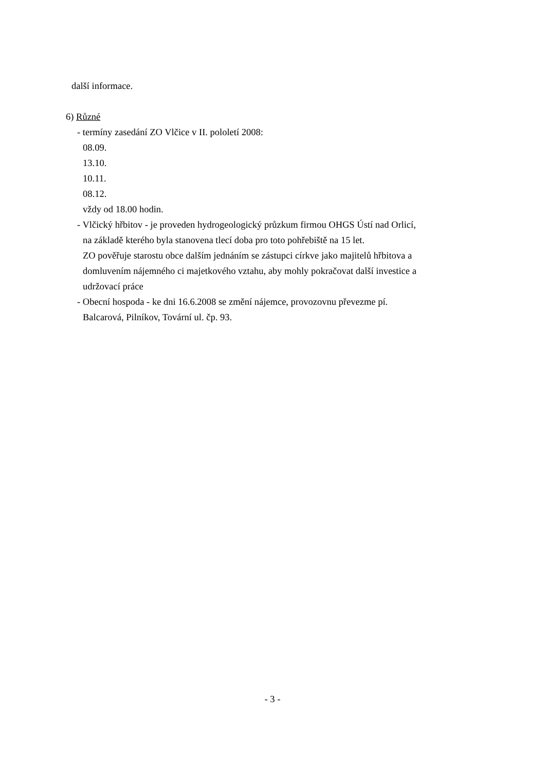další informace.
6) Různé
- termíny zasedání ZO Vlčice v II. pololetí 2008:
08.09.
13.10.
10.11.
08.12.
vždy od 18.00 hodin.
- Vlčický hřbitov - je proveden hydrogeologický průzkum firmou OHGS Ústí nad Orlicí,
na základě kterého byla stanovena tlecí doba pro toto pohřebiště na 15 let.
ZO pověřuje starostu obce dalším jednáním se zástupci církve jako majitelů hřbitova a
domluvením nájemného ci majetkového vztahu, aby mohly pokračovat další investice a
udržovací práce
- Obecní hospoda - ke dni 16.6.2008 se změní nájemce, provozovnu převezme pí.
Balcarová, Pilníkov, Tovární ul. čp. 93.
- 3 -